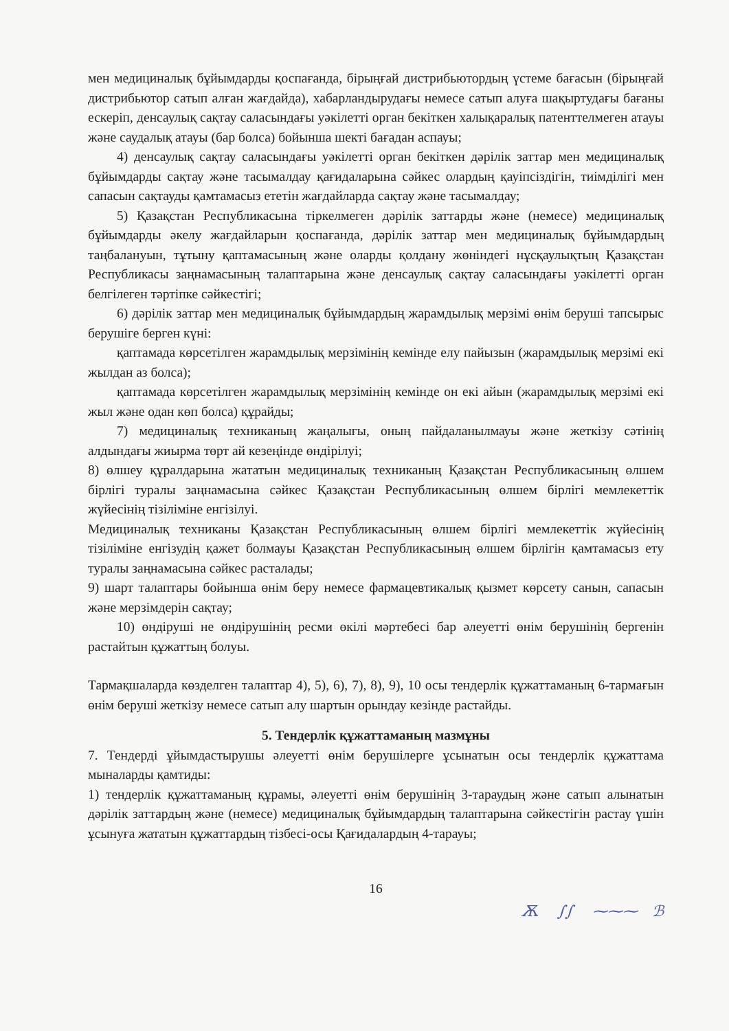мен медициналық бұйымдарды қоспағанда, бірыңғай дистрибьютордың үстеме бағасын (бірыңғай дистрибьютор сатып алған жағдайда), хабарландырудағы немесе сатып алуға шақыртудағы бағаны ескеріп, денсаулық сақтау саласындағы уәкілетті орган бекіткен халықаралық патенттелмеген атауы және саудалық атауы (бар болса) бойынша шекті бағадан аспауы;
4) денсаулық сақтау саласындағы уәкілетті орган бекіткен дәрілік заттар мен медициналық бұйымдарды сақтау және тасымалдау қағидаларына сәйкес олардың қауіпсіздігін, тиімділігі мен сапасын сақтауды қамтамасыз ететін жағдайларда сақтау және тасымалдау;
5) Қазақстан Республикасына тіркелмеген дәрілік заттарды және (немесе) медициналық бұйымдарды әкелу жағдайларын қоспағанда, дәрілік заттар мен медициналық бұйымдардың таңбалануын, тұтыну қаптамасының және оларды қолдану жөніндегі нұсқаулықтың Қазақстан Республикасы заңнамасының талаптарына және денсаулық сақтау саласындағы уәкілетті орган белгілеген тәртіпке сәйкестігі;
6) дәрілік заттар мен медициналық бұйымдардың жарамдылық мерзімі өнім беруші тапсырыс берушіге берген күні:
қаптамада көрсетілген жарамдылық мерзімінің кемінде елу пайызын (жарамдылық мерзімі екі жылдан аз болса);
қаптамада көрсетілген жарамдылық мерзімінің кемінде он екі айын (жарамдылық мерзімі екі жыл және одан көп болса) құрайды;
7) медициналық техниканың жаңалығы, оның пайдаланылмауы және жеткізу сәтінің алдындағы жиырма төрт ай кезеңінде өндірілуі;
8) өлшеу құралдарына жататын медициналық техниканың Қазақстан Республикасының өлшем бірлігі туралы заңнамасына сәйкес Қазақстан Республикасының өлшем бірлігі мемлекеттік жүйесінің тізіліміне енгізілуі.
Медициналық техниканы Қазақстан Республикасының өлшем бірлігі мемлекеттік жүйесінің тізіліміне енгізудің қажет болмауы Қазақстан Республикасының өлшем бірлігін қамтамасыз ету туралы заңнамасына сәйкес расталады;
9) шарт талаптары бойынша өнім беру немесе фармацевтикалық қызмет көрсету санын, сапасын және мерзімдерін сақтау;
10) өндіруші не өндірушінің ресми өкілі мәртебесі бар әлеуетті өнім берушінің бергенін растайтын құжаттың болуы.
Тармақшаларда көзделген талаптар 4), 5), 6), 7), 8), 9), 10 осы тендерлік құжаттаманың 6-тармағын өнім беруші жеткізу немесе сатып алу шартын орындау кезінде растайды.
5. Тендерлік құжаттаманың мазмұны
7. Тендерді ұйымдастырушы әлеуетті өнім берушілерге ұсынатын осы тендерлік құжаттама мыналарды қамтиды:
1) тендерлік құжаттаманың құрамы, әлеуетті өнім берушінің 3-тараудың және сатып алынатын дәрілік заттардың және (немесе) медициналық бұйымдардың талаптарына сәйкестігін растау үшін ұсынуға жататын құжаттардың тізбесі-осы Қағидалардың 4-тарауы;
16
Ѫ ∫∫ ⁓⁓⁓ ℬ